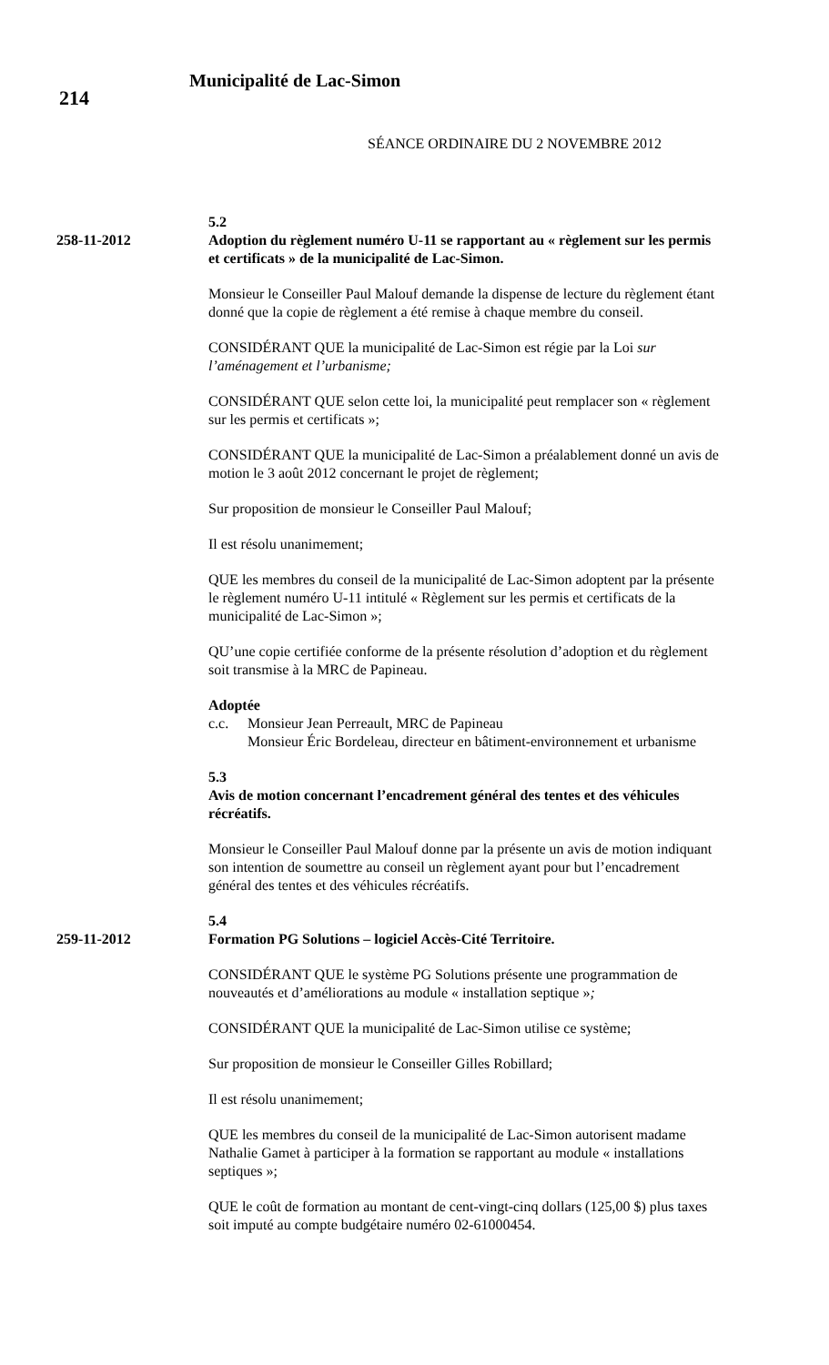214
Municipalité de Lac-Simon
SÉANCE ORDINAIRE DU 2 NOVEMBRE 2012
258-11-2012
5.2
Adoption du règlement numéro U-11 se rapportant au « règlement sur les permis et certificats » de la municipalité de Lac-Simon.
Monsieur le Conseiller Paul Malouf demande la dispense de lecture du règlement étant donné que la copie de règlement a été remise à chaque membre du conseil.
CONSIDÉRANT QUE la municipalité de Lac-Simon est régie par la Loi sur l’aménagement et l’urbanisme;
CONSIDÉRANT QUE selon cette loi, la municipalité peut remplacer son « règlement sur les permis et certificats »;
CONSIDÉRANT QUE la municipalité de Lac-Simon a préalablement donné un avis de motion le 3 août 2012 concernant le projet de règlement;
Sur proposition de monsieur le Conseiller Paul Malouf;
Il est résolu unanimement;
QUE les membres du conseil de la municipalité de Lac-Simon adoptent par la présente le règlement numéro U-11 intitulé « Règlement sur les permis et certificats de la municipalité de Lac-Simon »;
QU’une copie certifiée conforme de la présente résolution d’adoption et du règlement soit transmise à la MRC de Papineau.
Adoptée
c.c. Monsieur Jean Perreault, MRC de Papineau
Monsieur Éric Bordeleau, directeur en bâtiment-environnement et urbanisme
5.3
Avis de motion concernant l’encadrement général des tentes et des véhicules récréatifs.
Monsieur le Conseiller Paul Malouf donne par la présente un avis de motion indiquant son intention de soumettre au conseil un règlement ayant pour but l’encadrement général des tentes et des véhicules récréatifs.
259-11-2012
5.4
Formation PG Solutions – logiciel Accès-Cité Territoire.
CONSIDÉRANT QUE le système PG Solutions présente une programmation de nouveautés et d’améliorations au module « installation septique »;
CONSIDÉRANT QUE la municipalité de Lac-Simon utilise ce système;
Sur proposition de monsieur le Conseiller Gilles Robillard;
Il est résolu unanimement;
QUE les membres du conseil de la municipalité de Lac-Simon autorisent madame Nathalie Gamet à participer à la formation se rapportant au module « installations septiques »;
QUE le coût de formation au montant de cent-vingt-cinq dollars (125,00 $) plus taxes soit imputé au compte budgétaire numéro 02-61000454.